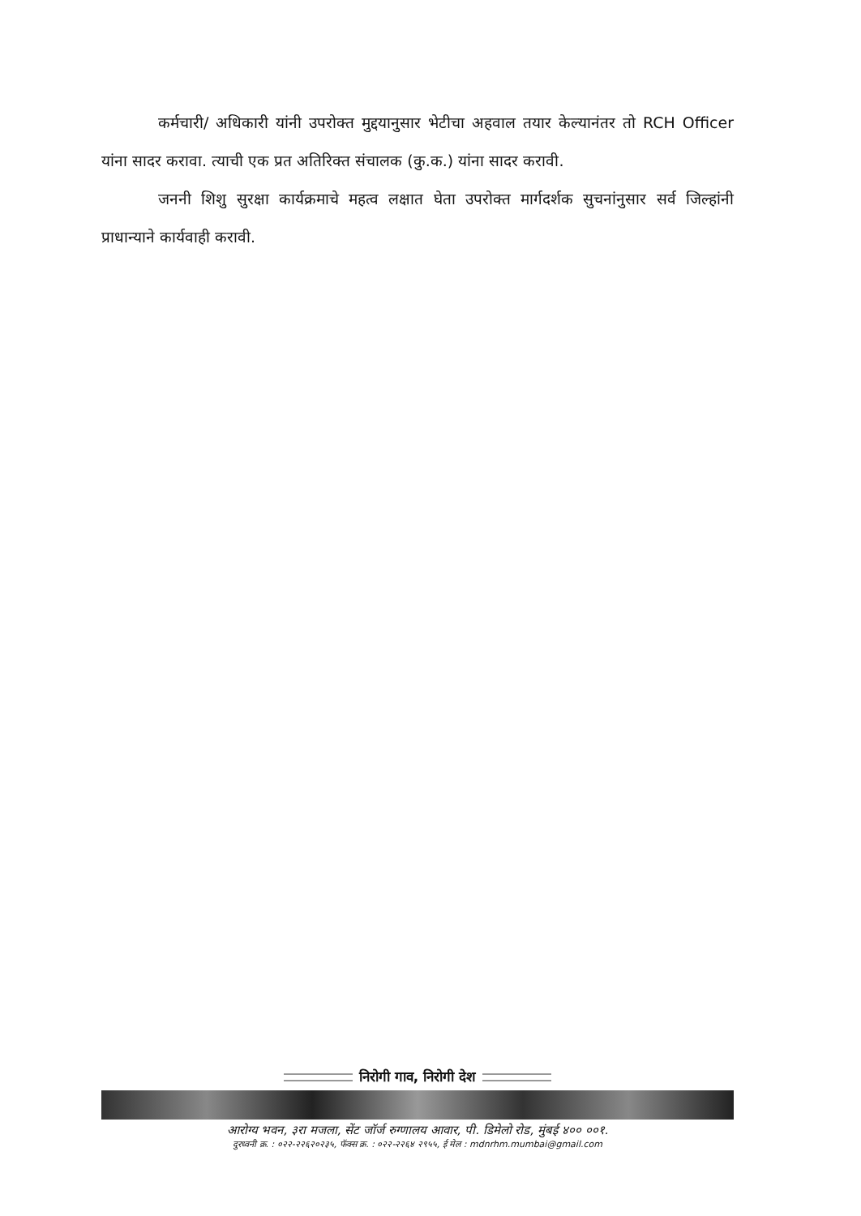कर्मचारी/ अधिकारी यांनी उपरोक्त मुद्दयानुसार भेटीचा अहवाल तयार केल्यानंतर तो RCH Officer यांना सादर करावा. त्याची एक प्रत अतिरिक्त संचालक (कु.क.) यांना सादर करावी.
जननी शिशु सुरक्षा कार्यक्रमाचे महत्व लक्षात घेता उपरोक्त मार्गदर्शक सुचनांनुसार सर्व जिल्हांनी प्राधान्याने कार्यवाही करावी.
निरोगी गाव, निरोगी देश
आरोग्य भवन, ३रा मजला, सेंट जॉर्ज रुग्णालय आवार, पी. डिमेलो रोड, मुंबई ४०० ००१.
दुरध्वनी क्र. : ०२२-२२६२०२३५, फॅक्स क्र. : ०२२-२२६४ २९५५, ई मेल : mdnrhm.mumbai@gmail.com